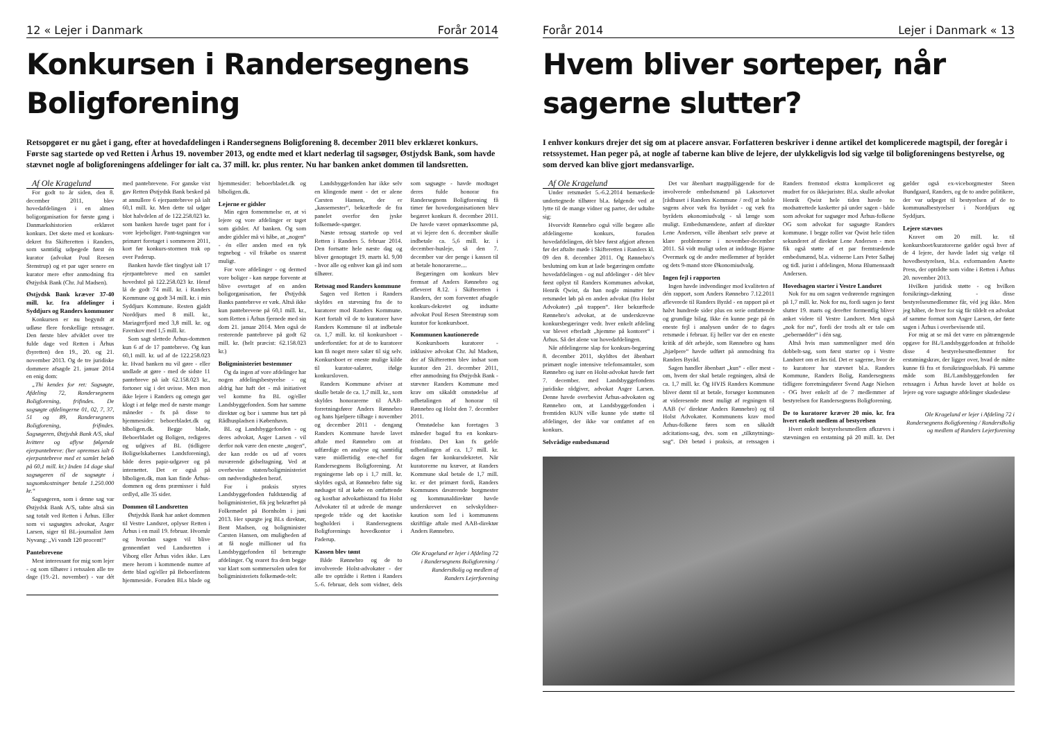12 « Lejer i Danmark Forår 2014
Konkursen i Randersegnens Boligforening
Retsopgøret er nu gået i gang, efter at hovedafdelingen i Randersegnens Boligforening 8. december 2011 blev erklæret konkurs. Første sag startede op ved Retten i Århus 19. november 2013, og endte med et klart nederlag til sagsøger, Østjydsk Bank, som havde stævnet nogle af boligforeningens afdelinger for ialt ca. 37 mill. kr. plus renter. Nu har banken anket dommen til landsretten.
Af Ole Kragelund
For godt to år siden, den 8. december 2011, blev hovedafdelingen i en almen boligorganisation for første gang i Danmarkshistorien erklæret konkurs. Det skete med et konkurs-dekret fra Skifteretten i Randers, som samtidig udpegede først én kurator (advokat Poul Reesen Stenstrup) og et par uger senere en kurator mere efter anmodning fra Østjydsk Bank (Chr. Jul Madsen).
Østjydsk Bank kræver 37-40 mill. kr. fra afdelinger i Syddjurs og Randers kommuner
Konkursen er nu begyndt at udløse flere forskellige retssager. Den første blev afviklet over tre fulde dage ved Retten i Århus (byretten) den 19., 20. og 21. november 2013. Og de tre juridiske dommere afsagde 21. januar 2014 en enig dom:
„Thi kendes for ret: Sagsøgte, Afdeling 72, Randersegnens Boligforening, frifindes. De sagsøgte afdelingerne 01, 02, 7, 37, 51 og 89, Randersegnens Boligforening, frifindes. Sagsøgeren, Østjydsk Bank A/S, skal kvittere og aflyse følgende ejerpantebreve: (her opremses ialt 6 ejerpantebreve med et samlet beløb på 60,1 mill. kr.) Inden 14 dage skal sagsøgeren til de sagsøgte i sagsomkostninger betale 1.250.000 kr.“
Sagsøgeren, som i denne sag var Østjydsk Bank A/S, tabte altså sin sag totalt ved Retten i Århus. Eller som vi sagsøgtes advokat, Asger Larsen, siger til BL-journalist Jørn Nyvang: „Vi vandt 120 procent!“
Pantebrevene
Mest interessant for mig som lejer - og som tilhører i retssalen alle tre dage (19.-21. november) - var dét med pantebrevene. For ganske vist gav Retten Østjydsk Bank besked på at annullere 6 ejerpantebreve på ialt 60,1 mill. kr. Men dette tal udgør blot halvdelen af de 122.258.023 kr. som banken havde taget pant for i vore lejeboliger. Pant-tagningen var primært foretaget i sommeren 2011, kort før konkurs-stormen trak op over Paderup.
Banken havde fået tinglyst ialt 17 ejerpantebreve med en samlet hovedstol på 122.258.023 kr. Heraf lå de godt 74 mill. kr. i Randers Kommune og godt 34 mill. kr. i min Syddjurs Kommune. Resten gjaldt Norddjurs med 8 mill. kr., Mariagerfjord med 3,8 mill. kr. og Favrskov med 1,5 mill. kr.
Som sagt slettede Århus-dommen kun 6 af de 17 pantebreve. Og kun 60,1 mill. kr. ud af de 122.258.023 kr. Hvad banken nu vil gøre - eller undlade at gøre - med de sidste 11 pantebreve på ialt 62.158.023 kr., fortoner sig i det uvisse. Men mon ikke lejere i Randers og omegn gør klogt i at følge med de næste mange måneder - fx på disse to hjemmesider: beboerbladet.dk og blboligen.dk. Begge blade, Beboerbladet og Boligen, redigeres og udgives af BL (tidligere Boligselskabernes Landsforening), både deres papir-udgaver og på internettet. Det er også på blboligen.dk, man kan finde Århus-dommen og dens præmisser i fuld ordlyd, alle 35 sider.
Dommen til Landsretten
Østjydsk Bank har anket dommen til Vestre Landsret, oplyser Retten i Århus i en mail 19. februar. Hvornår og hvordan sagen vil blive gennemført ved Landsretten i Viborg eller Århus vides ikke. Læs mere herom i kommende numre af dette blad og/eller på Beboerlistens hjemmeside. Foruden BLs blade og hjemmesider: beboerbladet.dk og blboligen.dk.
Lejerne er gidsler
Min egen fornemmelse er, at vi lejere og vore afdelinger er taget som gidsler. Af banken. Og som andre gidsler må vi håbe, at „nogen“ - én eller anden med en tyk tegnebog - vil frikøbe os snarest muligt.
For vore afdelinger - og dermed vore boliger - kan næppe forvente at blive overtaget af en anden boligorganisation, før Østjydsk Banks pantebreve er væk. Altså ikke kun pantebrevene på 60,1 mill. kr., som Retten i Århus fjernede med sin dom 21. januar 2014. Men også de resterende pantebreve på godt 62 mill. kr. (helt præcist: 62.158.023 kr.)
Boligministeriet bestemmer
Og da ingen af vore afdelinger har nogen afdelingsbestyrelse - og aldrig har haft det - må initiativet vel komme fra BL og/eller Landsbyggefonden. Som har samme direktør og bor i samme hus tæt på Rådhuspladsen i København.
BL og Landsbyggefonden - og deres advokat, Asger Larsen - vil derfor nok være den eneste „nogen“, der kan redde os ud af vores nuværende gidseltagning. Ved at overbevise staten/boligministeriet om nødvendigheden heraf.
For i praksis styres Landsbyggefonden fuldstændig af boligministeriet, fik jeg bekræftet på Folkemødet på Bornholm i juni 2013. Her spurgte jeg BLs direktør, Bent Madsen, og boligminister Carsten Hansen, om muligheden af at få nogle millioner ud fra Landsbyggefonden til betrængte afdelinger. Og svaret fra dem begge var klart som sommersolen uden for boligministeriets folkemøde-telt:
Landsbyggefonden har ikke selv en klingende mønt - det er alene Carsten Hansen, der er „kassemester“, bekræftede de fra panelet overfor den jyske folkemøde-spørger.
Næste retssag startede op ved Retten i Randers 5. februar 2014. Den fortsatte hele næste dag og bliver genoptaget 19. marts kl. 9,00 - hvor alle og enhver kan gå ind som tilhører.
Retssag mod Randers kommune
Sagen ved Retten i Randers skyldes en stævning fra de to kuratorer mod Randers Kommune. Kort fortalt vil de to kuratorer have Randers Kommune til at indbetale ca. 1,7 mill. kr. til konkursboet - underforstået: for at de to kuratorer kan få noget mere salær til sig selv. Konkursboet er eneste mulige kilde til kurator-salærer, ifølge konkursloven.
Randers Kommune afviser at skulle betale de ca. 1,7 mill. kr., som skyldes honorarerne til AAB-forretningsfører Anders Rønnebro og hans hjælpere tilbage i november og december 2011 - dengang Randers Kommune havde lavet aftale med Rønnebro om at udfærdige en analyse og samtidig være midlertidig ene-chef for Randersegnens Boligforening. At regningerne løb op i 1,7 mill. kr. skyldes også, at Rønnebro følte sig nødsaget til at købe en omfattende og kostbar advokatbistand fra Holst Advokater til at udrede de mange spegede tråde og det kaotiske bogholderi i Randersegnens Boligforenings hovedkontor i Paderup.
Kassen blev tømt
Både Rønnebro og de to involverede Holst-advokater - der alle tre optrådte i Retten i Randers 5.-6. februar, dels som vidner, dels som sagsøgte - havde modtaget deres fulde honorar fra Randersegnens Boligforening få timer før hovedorganisationen blev begæret konkurs 8. december 2011. De havde været opmærksomme på, at vi lejere den 6. december skulle indbetale ca. 5,6 mill. kr. i december-husleje, så den 7. december var der penge i kassen til at betale honorarerne....
Begæringen om konkurs blev fremsat af Anders Rønnebro og afleveret 8.12. i Skifteretten i Randers, der som forventet afsagde konkurs-dekretet og indsatte advokat Poul Resen Steenstrup som kurator for konkursboet.
Kommunen kautionerede
Konkursboets kuratorer - inklusive advokat Chr. Jul Madsen, der af Skifteretten blev indsat som kurator den 21. december 2011, efter anmodning fra Østjydsk Bank - stævner Randers Kommune med krav om såkaldt omstødelse af udbetalingen af honorar til Rønnebro og Holst den 7. december 2011.
Omstødelse kan foretages 3 måneder bagud fra en konkurs-fristdato. Det kan fx gælde udbetalingen af ca. 1,7 mill. kr. dagen før konkursdekretet. Når kuratorerne nu kræver, at Randers Kommune skal betale de 1,7 mill. kr. er det primært fordi, Randers Kommunes daværende borgmester og kommunaldirektør havde underskrevet en selvskyldner-kaution som led i kommunens skriftlige aftale med AAB-direktør Anders Rønnebro.
Ole Kragelund er lejer i Afdeling 72 i Randersegnens Boligforening / RandersBolig og medlem af Randers Lejerforening
Forår 2014 Lejer i Danmark « 13
Hvem bliver sorteper, når sagerne slutter?
I enhver konkurs drejer det sig om at placere ansvar. Forfatteren beskriver i denne artikel det komplicerede magtspil, der foregår i retssystemet. Han peger på, at nogle af taberne kan blive de lejere, der ulykkeligvis lod sig vælge til boligforeningens bestyrelse, og som derved kan blive gjort medansvarlige.
Af Ole Kragelund
Under retsmødet 5.-6.2.2014 bemærkede undertegnede tilhører bl.a. følgende ved at lytte til de mange vidner og parter, der udtalte sig:
Hvorvidt Rønnebro også ville begære alle afdelingerne konkurs, foruden hovedafdelingen, dét blev først afgjort aftenen før det aftalte møde i Skifteretten i Randers kl. 09 den 8. december 2011. Og Rønnebro's beslutning om kun at lade begæringen omfatte hovedafdelingen - og nul afdelinger - dét blev først oplyst til Randers Kommunes advokat, Henrik Qwist, da han nogle minutter før retsmødet løb på en anden advokat (fra Holst Advokater) „på trappen“. Her bekræftede Rønnebro's advokat, at de underskrevne konkursbegæringer vedr. hver enkelt afdeling var blevet efterladt „hjemme på kontoret“ i Århus. Så det alene var hovedafdelingen.
Når afdelingerne slap for konkurs-begæring 8. december 2011, skyldtes det åbenbart primært nogle intensive telefonsamtaler, som Rønnebro og især en Holst-advokat havde ført 7. december. med Landsbyggefondens juridiske rådgiver, advokat Asger Larsen. Denne havde overbevist Århus-advokaten og Rønnebro om, at Landsbyggefonden i fremtiden KUN ville kunne yde støtte til afdelinger, der ikke var omfattet af en konkurs.
Selvrådige embedsmænd
Det var åbenbart magtpåliggende for de involverede embedsmænd på Laksetorvet [rådhuset i Randers Kommune / red] at holde sagens alvor væk fra byrådet - og væk fra byrådets økonomiudvalg - så længe som muligt. Embedsmændene, anført af direktør Lene Andersen, ville åbenbart selv prøve at klare problemerne i november-december 2011. Så vidt muligt uden at inddrage Bjarne Overmark og de andre medlemmer af byrådet og dets 9-mand store Økonomiudvalg.
Ingen fejl i rapporten
Ingen havde indvendinger mod kvaliteten af dén rapport, som Anders Rønnebro 7.12.2011 afleverede til Randers Byråd - en rapport på et halvt hundrede sider plus en serie omfattende og grundige bilag. Ikke én kunne pege på én eneste fejl i analysen under de to dages retsmøde i februar. Ej heller var der en eneste kritik af dét arbejde, som Rønnebro og hans „hjælpere“ havde udført på anmodning fra Randers Byråd.
Sagen handler åbenbart „kun“ - eller mest - om, hvem der skal betale regningen, altså de ca. 1,7 mill. kr. Og HVIS Randers Kommune bliver dømt til at betale, forsøger kommunen at videresende mest muligt af regningen til AAB (v/ direktør Anders Rønnebro) og til Holst Advokater. Kommunens krav mod Århus-folkene føres som en såkaldt adcitations-sag, dvs. som en „tilknytnings-sag“. Dét betød i praksis, at retssagen i Randers fremstod ekstra kompliceret og mudret for os ikkejurister. Bl.a. skulle advokat Henrik Qwist hele tiden havde to modsatrettede kasketter på under sagen - både som advokat for sagsøger mod Århus-folkene OG som advokat for sagsøgte Randers kommune. I begge roller var Qwist hele tiden sekunderet af direktør Lene Andersen - men fik også støtte af et par fremtrædende embedsmænd, bl.a. vidnerne Lars Peter Salhøj og tidl. jurist i afdelingen, Mona Blumensaadt Andersen.
Hovedsagen starter i Vestre Landsret
Nok for nu om sagen vedrørende regningen på 1,7 mill. kr. Nok for nu, fordi sagen jo først slutter 19. marts og derefter formentlig bliver anket videre til Vestre Landsret. Men også „nok for nu“, fordi der trods alt er tale om „pebernødder“ i dén sag.
Altså hvis man sammenligner med dén dobbelt-sag, som først starter op i Vestre Landsret om et års tid. Det er sagerne, hvor de to kuratorer har stævnet bl.a. Randers Kommune, Randers Bolig, Randersegnens tidligere forretningsfører Svend Aage Nielsen - OG hver enkelt af de 7 medlemmer af bestyrelsen for Randersegnens Boligforening.
De to kuratorer kræver 20 mio. kr. fra hvert enkelt medlem af bestyrelsen
Hvert enkelt bestyrelsesmedlem afkræves i stævningen en erstatning på 20 mill. kr. Det gælder også ex-viceborgmester Steen Bundgaard, Randers, og de to andre politikere, der var udpeget til bestyrelsen af de to kommunalbestyrelser i Norddjurs og Syddjurs.
Lejere stævnes
Kravet om 20 mill. kr. til konkursboet/kuratorerne gælder også hver af de 4 lejere, der havde ladet sig vælge til hovedbestyrelsen, bl.a. exformanden Anette Press, der optrådte som vidne i Retten i Århus 20. november 2013.
Hvilken juridisk støtte - og hvilken forsikrings-dækning - disse bestyrelsesmedlemmer får, véd jeg ikke. Men jeg håber, de hver for sig får tildelt en advokat af samme format som Asger Larsen, der førte sagen i Århus i overbevisende stil.
For mig at se må det være en påtrængende opgave for BL/Landsbyggefonden at friholde disse 4 bestyrelsesmedlemmer for erstatningskrav, der ligger over, hvad de måtte kunne få fra et forsikringsselskab. På samme måde som BL/Landsbyggefonden før retssagen i Århus havde lovet at holde os lejere og vore sagsøgte afdelinger skadesløse
Ole Kragelund er lejer i Afdeling 72 i Randersegnens Boligforening / RandersBolig og medlem af Randers Lejerforening